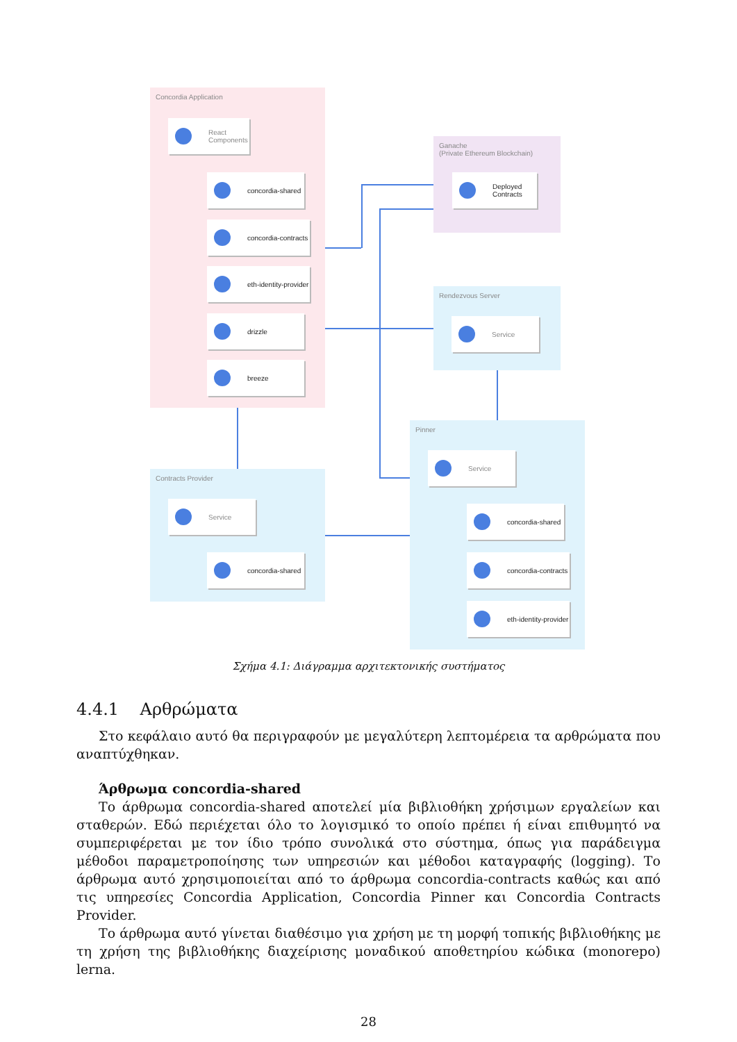Concordia Application
React
Components
concordia-shared
concordia-contracts
eth-identity-provider
drizzle
breeze
Ganache
(Private Ethereum Blockchain)
Deployed
Contracts
Rendezvous Server
Service
Pinner
Service
concordia-shared
concordia-contracts
eth-identity-provider
Contracts Provider
Service
concordia-shared
Σχήμα 4.1: Διάγραμμα αρχιτεκτονικής συστήματος
4.4.1 Αρθρώματα
Στο κεφάλαιο αυτό θα περιγραφούν με μεγαλύτερη λεπτομέρεια τα αρθρώματα που αναπτύχθηκαν.
Άρθρωμα concordia-shared
Το άρθρωμα concordia-shared αποτελεί μία βιβλιοθήκη χρήσιμων εργαλείων και σταθερών. Εδώ περιέχεται όλο το λογισμικό το οποίο πρέπει ή είναι επιθυμητό να συμπεριφέρεται με τον ίδιο τρόπο συνολικά στο σύστημα, όπως για παράδειγμα μέθοδοι παραμετροποίησης των υπηρεσιών και μέθοδοι καταγραφής (logging). Το άρθρωμα αυτό χρησιμοποιείται από το άρθρωμα concordia-contracts καθώς και από τις υπηρεσίες Concordia Application, Concordia Pinner και Concordia Contracts Provider.
Το άρθρωμα αυτό γίνεται διαθέσιμο για χρήση με τη μορφή τοπικής βιβλιοθήκης με τη χρήση της βιβλιοθήκης διαχείρισης μοναδικού αποθετηρίου κώδικα (monorepo) lerna.
28